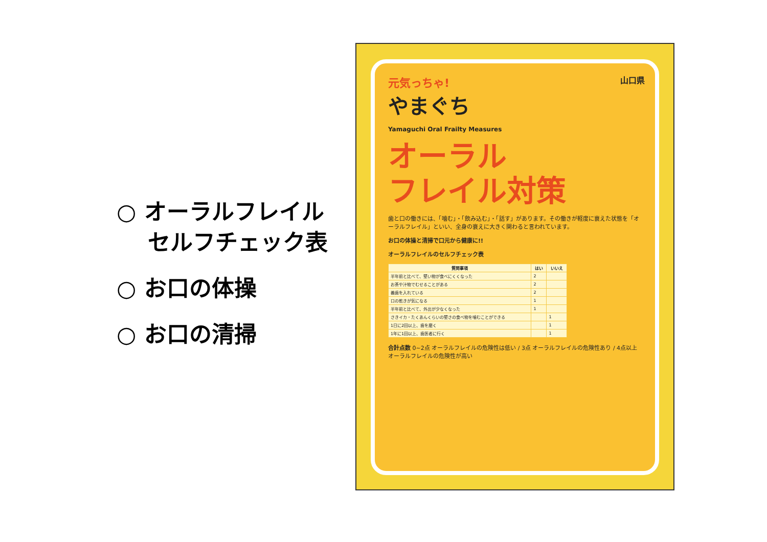○ オーラルフレイル
セルフチェック表
○ お口の体操
○ お口の清掃
山口県
元気っちゃ!
やまぐち
Yamaguchi Oral Frailty Measures
オーラル
フレイル対策
歯と口の働きには、「噛む」・「飲み込む」・「話す」があります。その働きが軽度に衰えた状態を「オーラルフレイル」といい、全身の衰えに大きく関わると言われています。
お口の体操と清掃で口元から健康に!!
オーラルフレイルのセルフチェック表
| 質問事項 | はい | いいえ |
| --- | --- | --- |
| 半年前と比べて、堅い物が食べにくくなった | 2 | |
| お茶や汁物でむせることがある | 2 | |
| 義歯を入れている | 2 | |
| 口の乾きが気になる | 1 | |
| 半年前と比べて、外出が少なくなった | 1 | |
| さきイカ・たくあんくらいの堅さの食べ物を噛むことができる | | 1 |
| 1日に2回以上、歯を磨く | | 1 |
| 1年に1回以上、歯医者に行く | | 1 |
合計点数 0~2点 オーラルフレイルの危険性は低い / 3点 オーラルフレイルの危険性あり / 4点以上 オーラルフレイルの危険性が高い